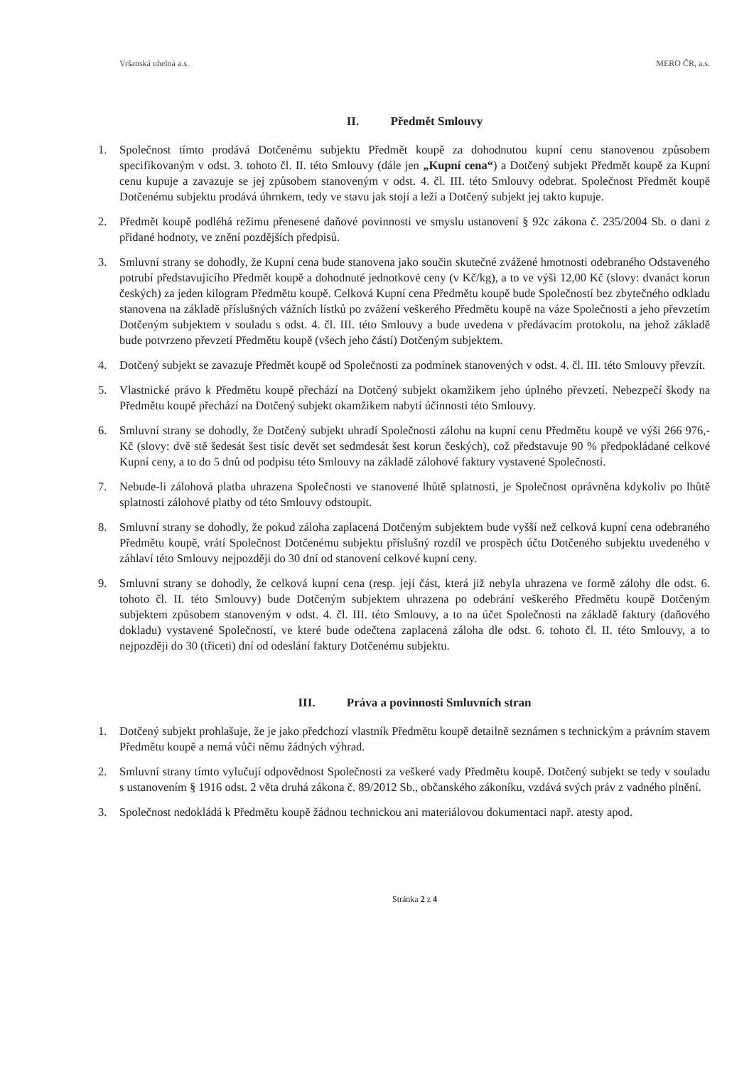Vršanská uhelná a.s. MERO ČR, a.s.
II. Předmět Smlouvy
1. Společnost tímto prodává Dotčenému subjektu Předmět koupě za dohodnutou kupní cenu stanovenou způsobem specifikovaným v odst. 3. tohoto čl. II. této Smlouvy (dále jen „Kupní cena“) a Dotčený subjekt Předmět koupě za Kupní cenu kupuje a zavazuje se jej způsobem stanoveným v odst. 4. čl. III. této Smlouvy odebrat. Společnost Předmět koupě Dotčenému subjektu prodává úhrnkem, tedy ve stavu jak stojí a leží a Dotčený subjekt jej takto kupuje.
2. Předmět koupě podléhá režimu přenesené daňové povinnosti ve smyslu ustanovení § 92c zákona č. 235/2004 Sb. o dani z přidané hodnoty, ve znění pozdějších předpisů.
3. Smluvní strany se dohodly, že Kupní cena bude stanovena jako součin skutečné zvážené hmotnosti odebraného Odstaveného potrubí představujícího Předmět koupě a dohodnuté jednotkové ceny (v Kč/kg), a to ve výši 12,00 Kč (slovy: dvanáct korun českých) za jeden kilogram Předmětu koupě. Celková Kupní cena Předmětu koupě bude Společností bez zbytečného odkladu stanovena na základě příslušných vážních lístků po zvážení veškerého Předmětu koupě na váze Společnosti a jeho převzetím Dotčeným subjektem v souladu s odst. 4. čl. III. této Smlouvy a bude uvedena v předávacím protokolu, na jehož základě bude potvrzeno převzetí Předmětu koupě (všech jeho částí) Dotčeným subjektem.
4. Dotčený subjekt se zavazuje Předmět koupě od Společnosti za podmínek stanovených v odst. 4. čl. III. této Smlouvy převzít.
5. Vlastnické právo k Předmětu koupě přechází na Dotčený subjekt okamžikem jeho úplného převzetí. Nebezpečí škody na Předmětu koupě přechází na Dotčený subjekt okamžikem nabytí účinnosti této Smlouvy.
6. Smluvní strany se dohodly, že Dotčený subjekt uhradí Společnosti zálohu na kupní cenu Předmětu koupě ve výši 266 976,- Kč (slovy: dvě stě šedesát šest tisíc devět set sedmdesát šest korun českých), což představuje 90 % předpokládané celkové Kupní ceny, a to do 5 dnů od podpisu této Smlouvy na základě zálohové faktury vystavené Společností.
7. Nebude-li zálohová platba uhrazena Společnosti ve stanovené lhůtě splatnosti, je Společnost oprávněna kdykoliv po lhůtě splatnosti zálohové platby od této Smlouvy odstoupit.
8. Smluvní strany se dohodly, že pokud záloha zaplacená Dotčeným subjektem bude vyšší než celková kupní cena odebraného Předmětu koupě, vrátí Společnost Dotčenému subjektu příslušný rozdíl ve prospěch účtu Dotčeného subjektu uvedeného v záhlaví této Smlouvy nejpozději do 30 dní od stanovení celkové kupní ceny.
9. Smluvní strany se dohodly, že celková kupní cena (resp. její část, která již nebyla uhrazena ve formě zálohy dle odst. 6. tohoto čl. II. této Smlouvy) bude Dotčeným subjektem uhrazena po odebrání veškerého Předmětu koupě Dotčeným subjektem způsobem stanoveným v odst. 4. čl. III. této Smlouvy, a to na účet Společnosti na základě faktury (daňového dokladu) vystavené Společností, ve které bude odečtena zaplacená záloha dle odst. 6. tohoto čl. II. této Smlouvy, a to nejpozději do 30 (třiceti) dní od odeslání faktury Dotčenému subjektu.
III. Práva a povinnosti Smluvních stran
1. Dotčený subjekt prohlašuje, že je jako předchozí vlastník Předmětu koupě detailně seznámen s technickým a právním stavem Předmětu koupě a nemá vůči němu žádných výhrad.
2. Smluvní strany tímto vylučují odpovědnost Společnosti za veškeré vady Předmětu koupě. Dotčený subjekt se tedy v souladu s ustanovením § 1916 odst. 2 věta druhá zákona č. 89/2012 Sb., občanského zákoníku, vzdává svých práv z vadného plnění.
3. Společnost nedokládá k Předmětu koupě žádnou technickou ani materiálovou dokumentaci např. atesty apod.
Stránka 2 z 4